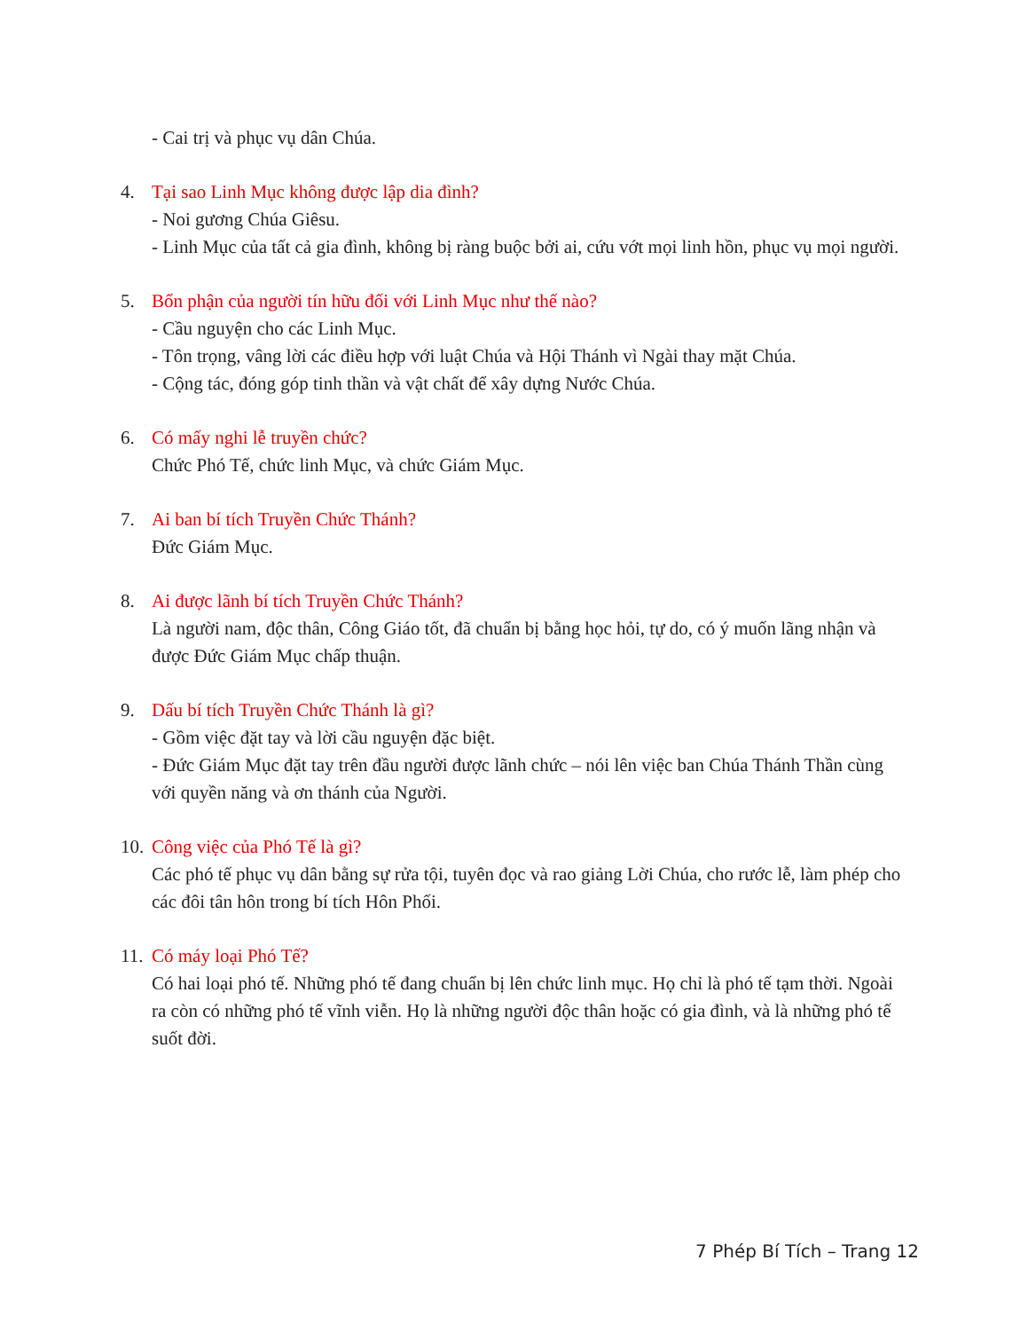- Cai trị và phục vụ dân Chúa.
4. Tại sao Linh Mục không được lập dia đình?
- Noi gương Chúa Giêsu.
- Linh Mục của tất cả gia đình, không bị ràng buộc bởi ai, cứu vớt mọi linh hồn, phục vụ mọi người.
5. Bổn phận của người tín hữu đối với Linh Mục như thế nào?
- Cầu nguyện cho các Linh Mục.
- Tôn trọng, vâng lời các điều hợp với luật Chúa và Hội Thánh vì Ngài thay mặt Chúa.
- Cộng tác, đóng góp tinh thần và vật chất để xây dựng Nước Chúa.
6. Có mấy nghi lễ truyền chức?
Chức Phó Tế, chức linh Mục, và chức Giám Mục.
7. Ai ban bí tích Truyền Chức Thánh?
Đức Giám Mục.
8. Ai được lãnh bí tích Truyền Chức Thánh?
Là người nam, độc thân, Công Giáo tốt, đã chuẩn bị bằng học hỏi, tự do, có ý muốn lãng nhận và được Đức Giám Mục chấp thuận.
9. Dấu bí tích Truyền Chức Thánh là gì?
- Gồm việc đặt tay và lời cầu nguyện đặc biệt.
- Đức Giám Mục đặt tay trên đầu người được lãnh chức – nói lên việc ban Chúa Thánh Thần cùng với quyền năng và ơn thánh của Người.
10.
Công việc của Phó Tế là gì?
Các phó tế phục vụ dân bằng sự rửa tội, tuyên đọc và rao giảng Lời Chúa, cho rước lễ, làm phép cho các đôi tân hôn trong bí tích Hôn Phối.
11.
Có máy loại Phó Tế?
Có hai loại phó tế. Những phó tế đang chuẩn bị lên chức linh mục. Họ chỉ là phó tế tạm thời. Ngoài ra còn có những phó tế vĩnh viễn. Họ là những người độc thân hoặc có gia đình, và là những phó tế suốt đời.
7 Phép Bí Tích – Trang 12